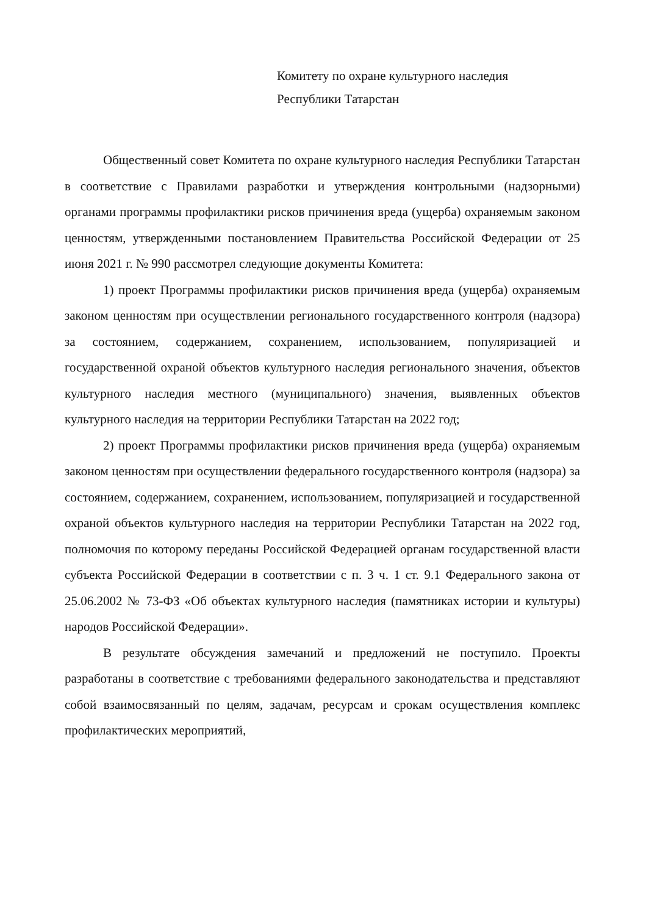Комитету по охране культурного наследия
Республики Татарстан
Общественный совет Комитета по охране культурного наследия Республики Татарстан в соответствие с Правилами разработки и утверждения контрольными (надзорными) органами программы профилактики рисков причинения вреда (ущерба) охраняемым законом ценностям, утвержденными постановлением Правительства Российской Федерации от 25 июня 2021 г. № 990 рассмотрел следующие документы Комитета:
1) проект Программы профилактики рисков причинения вреда (ущерба) охраняемым законом ценностям при осуществлении регионального государственного контроля (надзора) за состоянием, содержанием, сохранением, использованием, популяризацией и государственной охраной объектов культурного наследия регионального значения, объектов культурного наследия местного (муниципального) значения, выявленных объектов культурного наследия на территории Республики Татарстан на 2022 год;
2) проект Программы профилактики рисков причинения вреда (ущерба) охраняемым законом ценностям при осуществлении федерального государственного контроля (надзора) за состоянием, содержанием, сохранением, использованием, популяризацией и государственной охраной объектов культурного наследия на территории Республики Татарстан на 2022 год, полномочия по которому переданы Российской Федерацией органам государственной власти субъекта Российской Федерации в соответствии с п. 3 ч. 1 ст. 9.1 Федерального закона от 25.06.2002 № 73-ФЗ «Об объектах культурного наследия (памятниках истории и культуры) народов Российской Федерации».
В результате обсуждения замечаний и предложений не поступило. Проекты разработаны в соответствие с требованиями федерального законодательства и представляют собой взаимосвязанный по целям, задачам, ресурсам и срокам осуществления комплекс профилактических мероприятий,